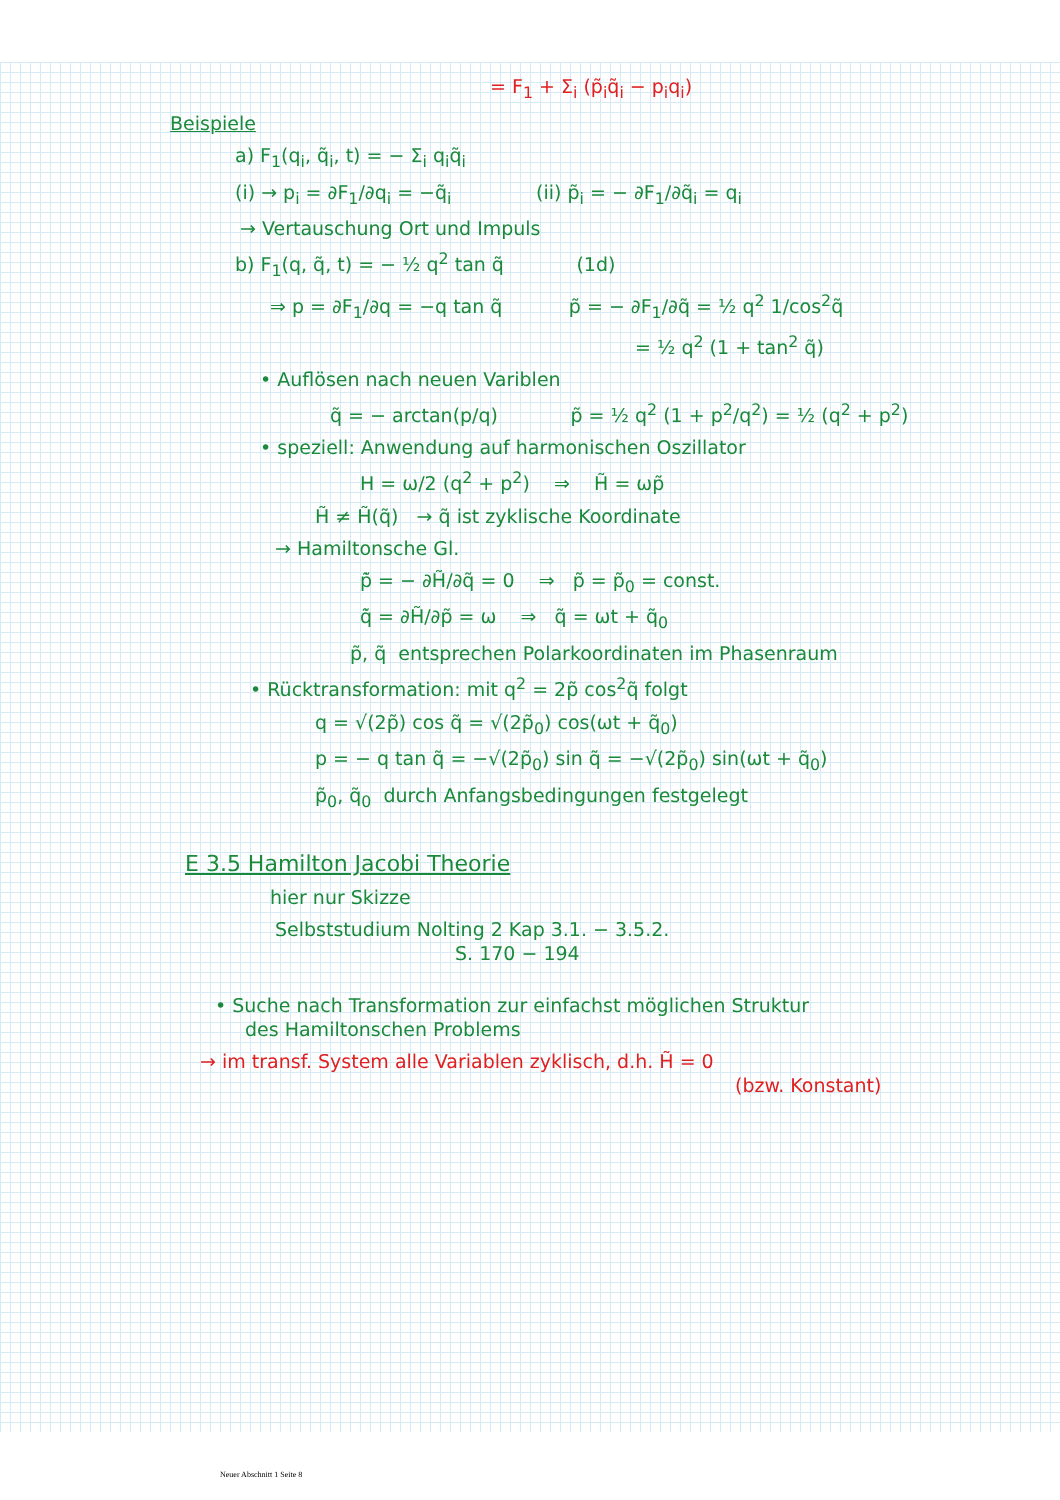= F<sub>1</sub> + Σ<sub>i</sub> (p̃<sub>i</sub>q̃<sub>i</sub> − p<sub>i</sub>q<sub>i</sub>)
Beispiele
a) F<sub>1</sub>(q<sub>i</sub>, q̃<sub>i</sub>, t) = − Σ<sub>i</sub> q<sub>i</sub>q̃<sub>i</sub>
(i) → p<sub>i</sub> = ∂F<sub>1</sub>/∂q<sub>i</sub> = −q̃<sub>i</sub> (ii) p̃<sub>i</sub> = − ∂F<sub>1</sub>/∂q̃<sub>i</sub> = q<sub>i</sub>
→ Vertauschung Ort und Impuls
b) F<sub>1</sub>(q, q̃, t) = − ½ q<sup>2</sup> tan q̃ (1d)
⇒ p = ∂F<sub>1</sub>/∂q = −q tan q̃ p̃ = − ∂F<sub>1</sub>/∂q̃ = ½ q<sup>2</sup> 1/cos<sup>2</sup>q̃
= ½ q<sup>2</sup> (1 + tan<sup>2</sup> q̃)
• Auflösen nach neuen Variblen
q̃ = − arctan(p/q) p̃ = ½ q<sup>2</sup> (1 + p<sup>2</sup>/q<sup>2</sup>) = ½ (q<sup>2</sup> + p<sup>2</sup>)
• speziell: Anwendung auf harmonischen Oszillator
H = ω/2 (q<sup>2</sup> + p<sup>2</sup>) ⇒ H̃ = ωp̃
H̃ ≠ H̃(q̃) → q̃ ist zyklische Koordinate
→ Hamiltonsche Gl.
p̃̇ = − ∂H̃/∂q̃ = 0 ⇒ p̃ = p̃<sub>0</sub> = const.
q̃̇ = ∂H̃/∂p̃ = ω ⇒ q̃ = ωt + q̃<sub>0</sub>
p̃, q̃ entsprechen Polarkoordinaten im Phasenraum
• Rücktransformation: mit q<sup>2</sup> = 2p̃ cos<sup>2</sup>q̃ folgt
q = √(2p̃) cos q̃ = √(2p̃<sub>0</sub>) cos(ωt + q̃<sub>0</sub>)
p = − q tan q̃ = −√(2p̃<sub>0</sub>) sin q̃ = −√(2p̃<sub>0</sub>) sin(ωt + q̃<sub>0</sub>)
p̃<sub>0</sub>, q̃<sub>0</sub> durch Anfangsbedingungen festgelegt
E 3.5 Hamilton Jacobi Theorie
hier nur Skizze
Selbststudium Nolting 2 Kap 3.1. − 3.5.2.
S. 170 − 194
• Suche nach Transformation zur einfachst möglichen Struktur
des Hamiltonschen Problems
→ im transf. System alle Variablen zyklisch, d.h. H̃ = 0
(bzw. Konstant)
Neuer Abschnitt 1 Seite 8